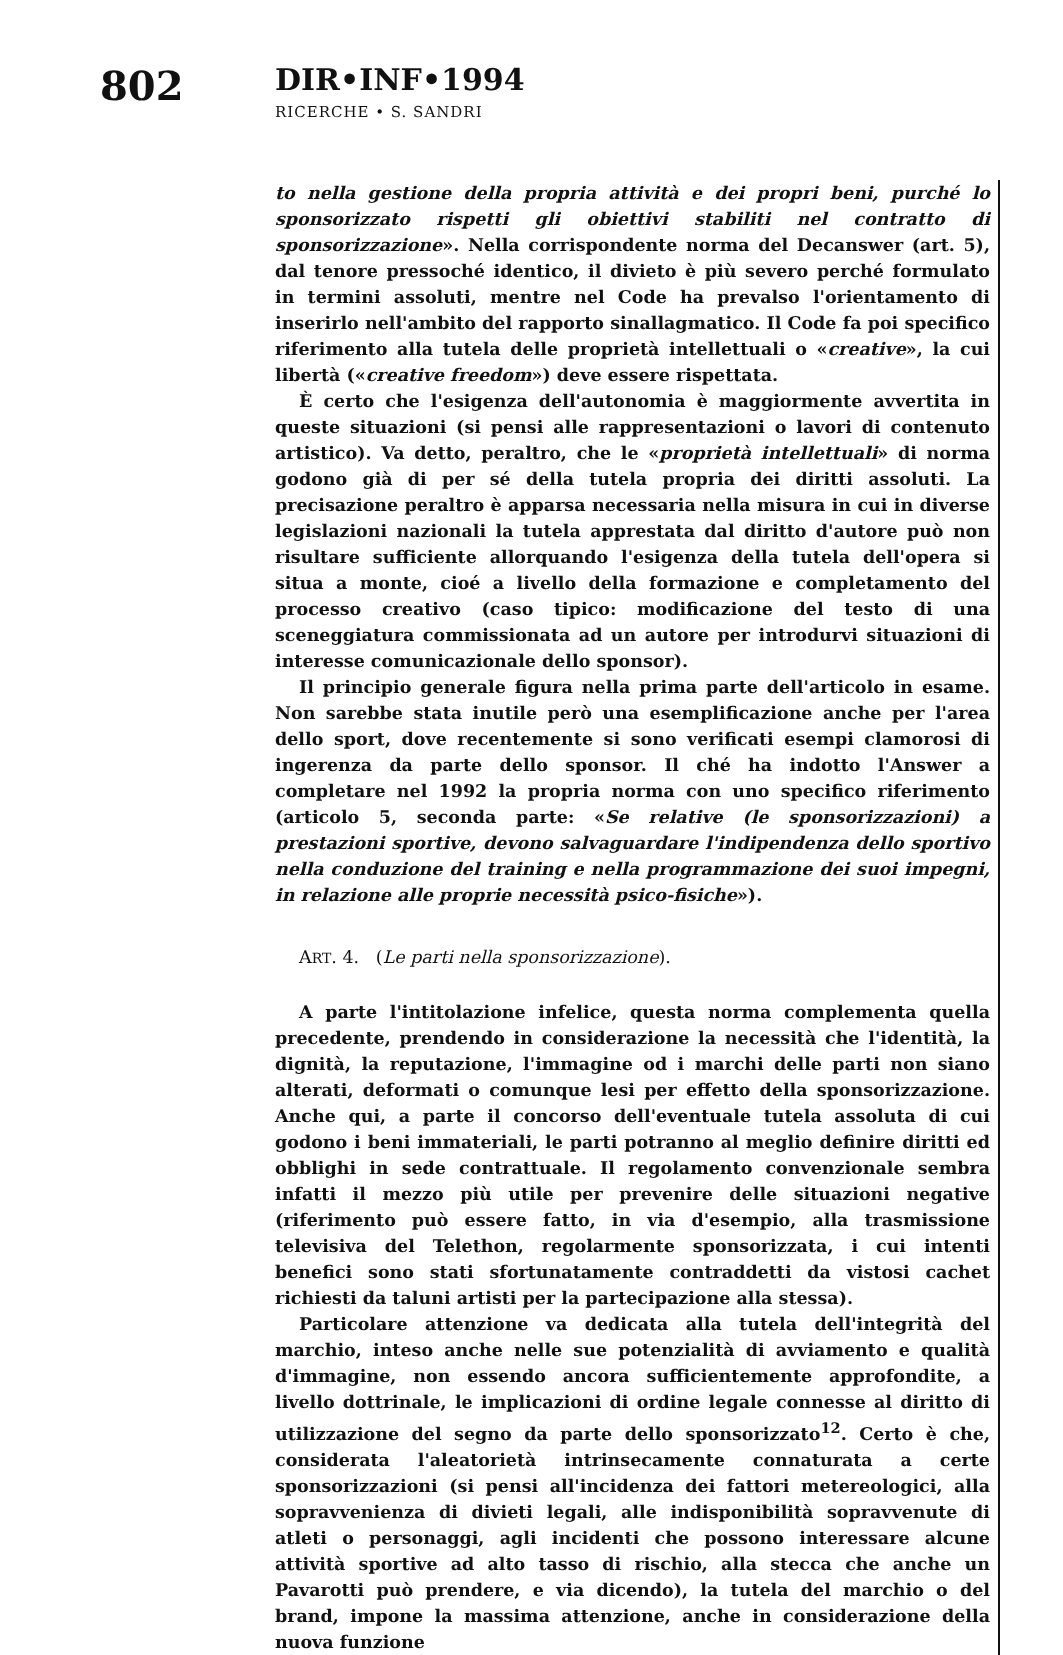802 DIR•INF•1994
RICERCHE • S. SANDRI
to nella gestione della propria attività e dei propri beni, purché lo sponsorizzato rispetti gli obiettivi stabiliti nel contratto di sponsorizzazione». Nella corrispondente norma del Decanswer (art. 5), dal tenore pressoché identico, il divieto è più severo perché formulato in termini assoluti, mentre nel Code ha prevalso l'orientamento di inserirlo nell'ambito del rapporto sinallagmatico. Il Code fa poi specifico riferimento alla tutela delle proprietà intellettuali o «creative», la cui libertà («creative freedom») deve essere rispettata.
È certo che l'esigenza dell'autonomia è maggiormente avvertita in queste situazioni (si pensi alle rappresentazioni o lavori di contenuto artistico). Va detto, peraltro, che le «proprietà intellettuali» di norma godono già di per sé della tutela propria dei diritti assoluti. La precisazione peraltro è apparsa necessaria nella misura in cui in diverse legislazioni nazionali la tutela apprestata dal diritto d'autore può non risultare sufficiente allorquando l'esigenza della tutela dell'opera si situa a monte, cioé a livello della formazione e completamento del processo creativo (caso tipico: modificazione del testo di una sceneggiatura commissionata ad un autore per introdurvi situazioni di interesse comunicazionale dello sponsor).
Il principio generale figura nella prima parte dell'articolo in esame. Non sarebbe stata inutile però una esemplificazione anche per l'area dello sport, dove recentemente si sono verificati esempi clamorosi di ingerenza da parte dello sponsor. Il ché ha indotto l'Answer a completare nel 1992 la propria norma con uno specifico riferimento (articolo 5, seconda parte: «Se relative (le sponsorizzazioni) a prestazioni sportive, devono salvaguardare l'indipendenza dello sportivo nella conduzione del training e nella programmazione dei suoi impegni, in relazione alle proprie necessità psico-fisiche»).
ART. 4. (Le parti nella sponsorizzazione).
A parte l'intitolazione infelice, questa norma complementa quella precedente, prendendo in considerazione la necessità che l'identità, la dignità, la reputazione, l'immagine od i marchi delle parti non siano alterati, deformati o comunque lesi per effetto della sponsorizzazione. Anche qui, a parte il concorso dell'eventuale tutela assoluta di cui godono i beni immateriali, le parti potranno al meglio definire diritti ed obblighi in sede contrattuale. Il regolamento convenzionale sembra infatti il mezzo più utile per prevenire delle situazioni negative (riferimento può essere fatto, in via d'esempio, alla trasmissione televisiva del Telethon, regolarmente sponsorizzata, i cui intenti benefici sono stati sfortunatamente contraddetti da vistosi cachet richiesti da taluni artisti per la partecipazione alla stessa).
Particolare attenzione va dedicata alla tutela dell'integrità del marchio, inteso anche nelle sue potenzialità di avviamento e qualità d'immagine, non essendo ancora sufficientemente approfondite, a livello dottrinale, le implicazioni di ordine legale connesse al diritto di utilizzazione del segno da parte dello sponsorizzato<sup>12</sup>. Certo è che, considerata l'aleatorietà intrinsecamente connaturata a certe sponsorizzazioni (si pensi all'incidenza dei fattori metereologici, alla sopravvenienza di divieti legali, alle indisponibilità sopravvenute di atleti o personaggi, agli incidenti che possono interessare alcune attività sportive ad alto tasso di rischio, alla stecca che anche un Pavarotti può prendere, e via dicendo), la tutela del marchio o del brand, impone la massima attenzione, anche in considerazione della nuova funzione